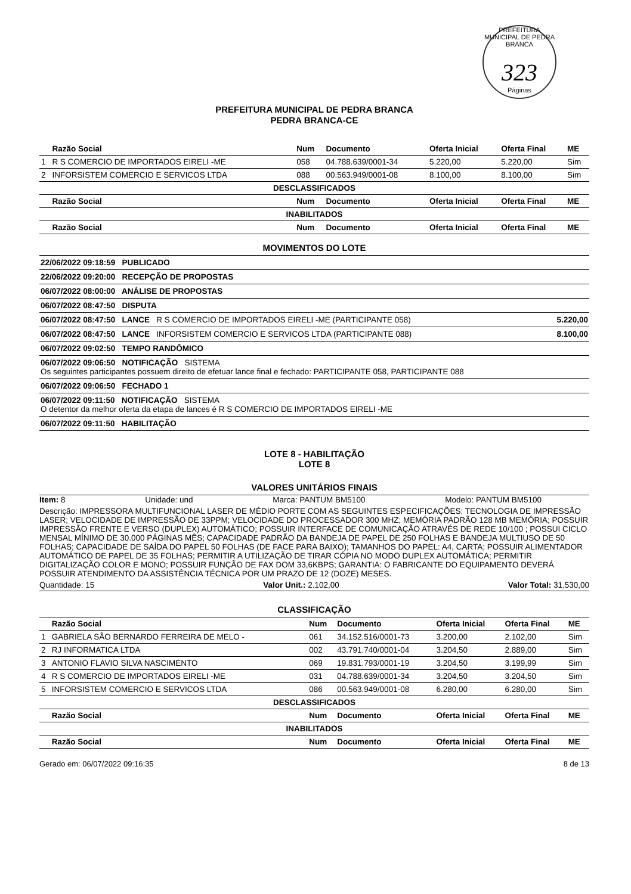PREFEITURA MUNICIPAL DE PEDRA BRANCA
323
Páginas
PREFEITURA MUNICIPAL DE PEDRA BRANCA
PEDRA BRANCA-CE
| | Razão Social | Num | Documento | Oferta Inicial | Oferta Final | ME |
| --- | --- | --- | --- | --- | --- | --- |
| 1 | R S COMERCIO DE IMPORTADOS EIRELI -ME | 058 | 04.788.639/0001-34 | 5.220,00 | 5.220,00 | Sim |
| 2 | INFORSISTEM COMERCIO E SERVICOS LTDA | 088 | 00.563.949/0001-08 | 8.100,00 | 8.100,00 | Sim |
| DESCLASSIFICADOS | | | | | | |
| | Razão Social | Num | Documento | Oferta Inicial | Oferta Final | ME |
| INABILITADOS | | | | | | |
| | Razão Social | Num | Documento | Oferta Inicial | Oferta Final | ME |
MOVIMENTOS DO LOTE
| 22/06/2022 09:18:59 PUBLICADO | |
| 22/06/2022 09:20:00 RECEPÇÃO DE PROPOSTAS | |
| 06/07/2022 08:00:00 ANÁLISE DE PROPOSTAS | |
| 06/07/2022 08:47:50 DISPUTA | |
| 06/07/2022 08:47:50 LANCE R S COMERCIO DE IMPORTADOS EIRELI -ME (PARTICIPANTE 058) | 5.220,00 |
| 06/07/2022 08:47:50 LANCE INFORSISTEM COMERCIO E SERVICOS LTDA (PARTICIPANTE 088) | 8.100,00 |
| 06/07/2022 09:02:50 TEMPO RANDÔMICO | |
| 06/07/2022 09:06:50 NOTIFICAÇÃO SISTEMA Os seguintes participantes possuem direito de efetuar lance final e fechado: PARTICIPANTE 058, PARTICIPANTE 088 | |
| 06/07/2022 09:06:50 FECHADO 1 | |
| 06/07/2022 09:11:50 NOTIFICAÇÃO SISTEMA O detentor da melhor oferta da etapa de lances é R S COMERCIO DE IMPORTADOS EIRELI -ME | |
| 06/07/2022 09:11:50 HABILITAÇÃO | |
LOTE 8 - HABILITAÇÃO
LOTE 8
VALORES UNITÁRIOS FINAIS
Item: 8 Unidade: und Marca: PANTUM BM5100 Modelo: PANTUM BM5100
Descrição: IMPRESSORA MULTIFUNCIONAL LASER DE MÉDIO PORTE COM AS SEGUINTES ESPECIFICAÇÕES: TECNOLOGIA DE IMPRESSÃO LASER; VELOCIDADE DE IMPRESSÃO DE 33PPM; VELOCIDADE DO PROCESSADOR 300 MHZ; MEMÓRIA PADRÃO 128 MB MEMÓRIA; POSSUIR IMPRESSÃO FRENTE E VERSO (DUPLEX) AUTOMÁTICO; POSSUIR INTERFACE DE COMUNICAÇÃO ATRAVÉS DE REDE 10/100 ; POSSUI CICLO MENSAL MÍNIMO DE 30.000 PÁGINAS MÊS; CAPACIDADE PADRÃO DA BANDEJA DE PAPEL DE 250 FOLHAS E BANDEJA MULTIUSO DE 50 FOLHAS; CAPACIDADE DE SAÍDA DO PAPEL 50 FOLHAS (DE FACE PARA BAIXO); TAMANHOS DO PAPEL: A4, CARTA; POSSUIR ALIMENTADOR AUTOMÁTICO DE PAPEL DE 35 FOLHAS; PERMITIR A UTILIZAÇÃO DE TIRAR CÓPIA NO MODO DUPLEX AUTOMÁTICA; PERMITIR DIGITALIZAÇÃO COLOR E MONO; POSSUIR FUNÇÃO DE FAX DOM 33,6KBPS; GARANTIA: O FABRICANTE DO EQUIPAMENTO DEVERÁ POSSUIR ATENDIMENTO DA ASSISTÊNCIA TÉCNICA POR UM PRAZO DE 12 (DOZE) MESES.
Quantidade: 15 Valor Unit.: 2.102,00 Valor Total: 31.530,00
CLASSIFICAÇÃO
| | Razão Social | Num | Documento | Oferta Inicial | Oferta Final | ME |
| --- | --- | --- | --- | --- | --- | --- |
| 1 | GABRIELA SÃO BERNARDO FERREIRA DE MELO - | 061 | 34.152.516/0001-73 | 3.200,00 | 2.102,00 | Sim |
| 2 | RJ INFORMATICA LTDA | 002 | 43.791.740/0001-04 | 3.204,50 | 2.889,00 | Sim |
| 3 | ANTONIO FLAVIO SILVA NASCIMENTO | 069 | 19.831.793/0001-19 | 3.204,50 | 3.199,99 | Sim |
| 4 | R S COMERCIO DE IMPORTADOS EIRELI -ME | 031 | 04.788.639/0001-34 | 3.204,50 | 3.204,50 | Sim |
| 5 | INFORSISTEM COMERCIO E SERVICOS LTDA | 086 | 00.563.949/0001-08 | 6.280,00 | 6.280,00 | Sim |
| DESCLASSIFICADOS | | | | | | |
| | Razão Social | Num | Documento | Oferta Inicial | Oferta Final | ME |
| INABILITADOS | | | | | | |
| | Razão Social | Num | Documento | Oferta Inicial | Oferta Final | ME |
Gerado em: 06/07/2022 09:16:35 8 de 13